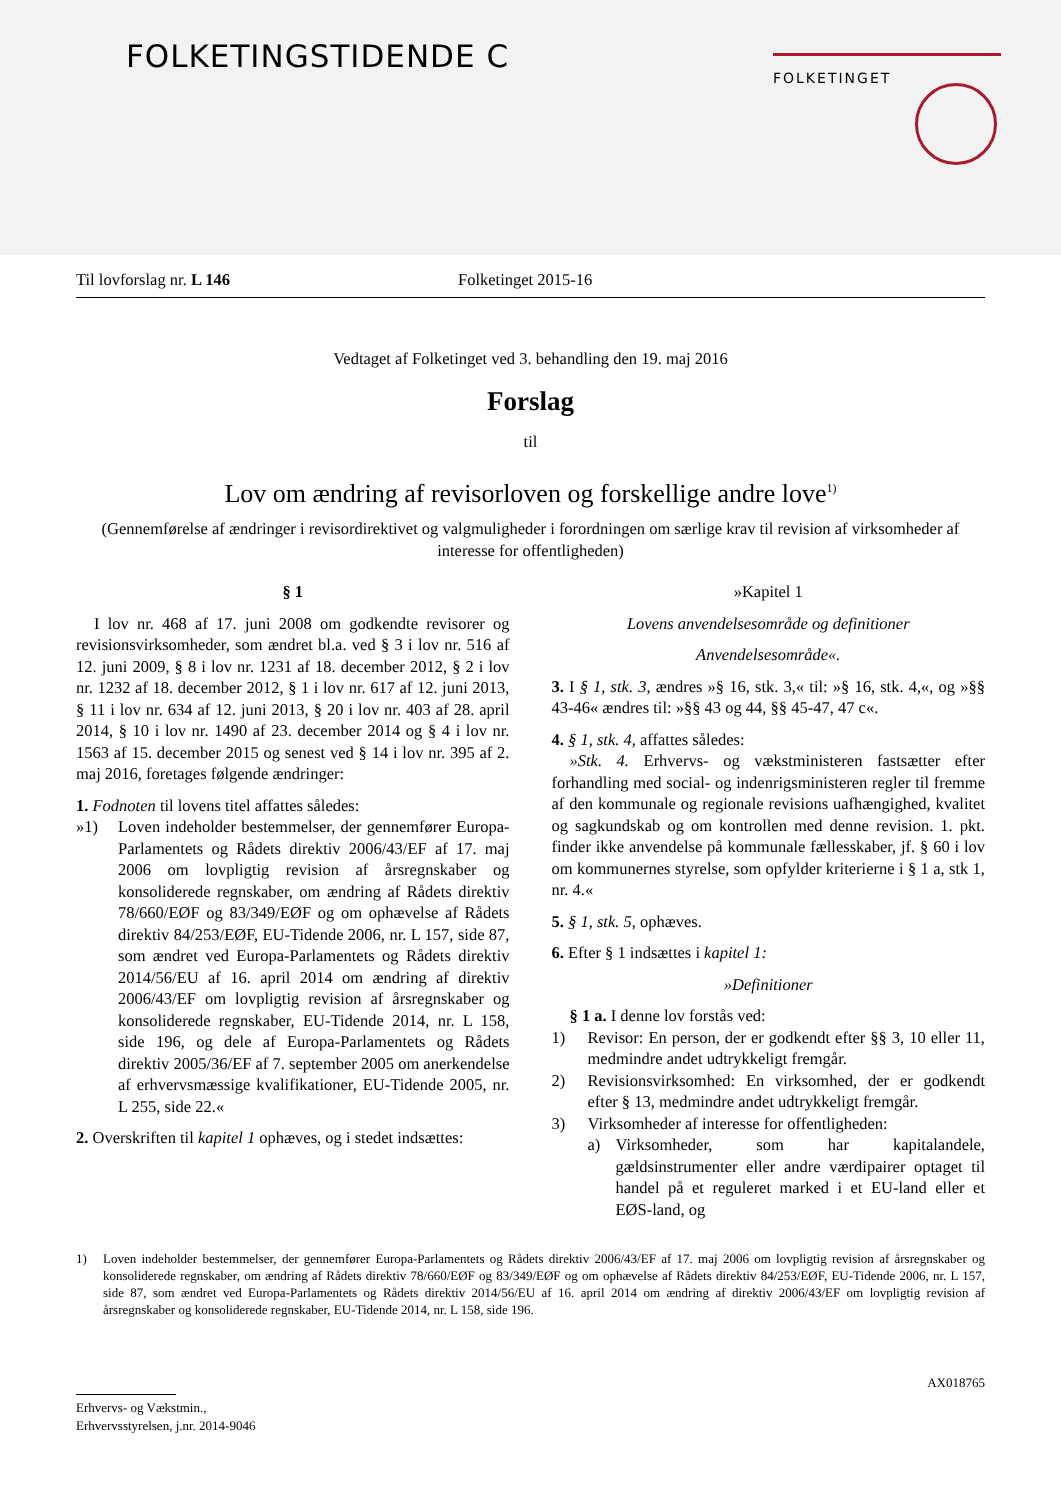FOLKETINGSTIDENDE C FOLKETINGET
Til lovforslag nr. L 146 Folketinget 2015-16
Vedtaget af Folketinget ved 3. behandling den 19. maj 2016
Forslag
til
Lov om ændring af revisorloven og forskellige andre love<sup>1)</sup>
(Gennemførelse af ændringer i revisordirektivet og valgmuligheder i forordningen om særlige krav til revision af virksomheder af interesse for offentligheden)
§ 1
I lov nr. 468 af 17. juni 2008 om godkendte revisorer og revisionsvirksomheder, som ændret bl.a. ved § 3 i lov nr. 516 af 12. juni 2009, § 8 i lov nr. 1231 af 18. december 2012, § 2 i lov nr. 1232 af 18. december 2012, § 1 i lov nr. 617 af 12. juni 2013, § 11 i lov nr. 634 af 12. juni 2013, § 20 i lov nr. 403 af 28. april 2014, § 10 i lov nr. 1490 af 23. december 2014 og § 4 i lov nr. 1563 af 15. december 2015 og senest ved § 14 i lov nr. 395 af 2. maj 2016, foretages følgende ændringer:
1. Fodnoten til lovens titel affattes således:
»1) Loven indeholder bestemmelser, der gennemfører Europa-Parlamentets og Rådets direktiv 2006/43/EF af 17. maj 2006 om lovpligtig revision af årsregnskaber og konsoliderede regnskaber, om ændring af Rådets direktiv 78/660/EØF og 83/349/EØF og om ophævelse af Rådets direktiv 84/253/EØF, EU-Tidende 2006, nr. L 157, side 87, som ændret ved Europa-Parlamentets og Rådets direktiv 2014/56/EU af 16. april 2014 om ændring af direktiv 2006/43/EF om lovpligtig revision af årsregnskaber og konsoliderede regnskaber, EU-Tidende 2014, nr. L 158, side 196, og dele af Europa-Parlamentets og Rådets direktiv 2005/36/EF af 7. september 2005 om anerkendelse af erhvervsmæssige kvalifikationer, EU-Tidende 2005, nr. L 255, side 22.«
2. Overskriften til kapitel 1 ophæves, og i stedet indsættes:
»Kapitel 1
Lovens anvendelsesområde og definitioner
Anvendelsesområde«.
3. I § 1, stk. 3, ændres »§ 16, stk. 3,« til: »§ 16, stk. 4,«, og »§§ 43-46« ændres til: »§§ 43 og 44, §§ 45-47, 47 c«.
4. § 1, stk. 4, affattes således:
»Stk. 4. Erhvervs- og vækstministeren fastsætter efter forhandling med social- og indenrigsministeren regler til fremme af den kommunale og regionale revisions uafhængighed, kvalitet og sagkundskab og om kontrollen med denne revision. 1. pkt. finder ikke anvendelse på kommunale fællesskaber, jf. § 60 i lov om kommunernes styrelse, som opfylder kriterierne i § 1 a, stk 1, nr. 4.«
5. § 1, stk. 5, ophæves.
6. Efter § 1 indsættes i kapitel 1:
»Definitioner
§ 1 a. I denne lov forstås ved:
1) Revisor: En person, der er godkendt efter §§ 3, 10 eller 11, medmindre andet udtrykkeligt fremgår.
2) Revisionsvirksomhed: En virksomhed, der er godkendt efter § 13, medmindre andet udtrykkeligt fremgår.
3) Virksomheder af interesse for offentligheden:
a) Virksomheder, som har kapitalandele, gældsinstrumenter eller andre værdipairer optaget til handel på et reguleret marked i et EU-land eller et EØS-land, og
1) Loven indeholder bestemmelser, der gennemfører Europa-Parlamentets og Rådets direktiv 2006/43/EF af 17. maj 2006 om lovpligtig revision af årsregnskaber og konsoliderede regnskaber, om ændring af Rådets direktiv 78/660/EØF og 83/349/EØF og om ophævelse af Rådets direktiv 84/253/EØF, EU-Tidende 2006, nr. L 157, side 87, som ændret ved Europa-Parlamentets og Rådets direktiv 2014/56/EU af 16. april 2014 om ændring af direktiv 2006/43/EF om lovpligtig revision af årsregnskaber og konsoliderede regnskaber, EU-Tidende 2014, nr. L 158, side 196.
AX018765
Erhvervs- og Vækstmin.,
Erhvervsstyrelsen, j.nr. 2014-9046